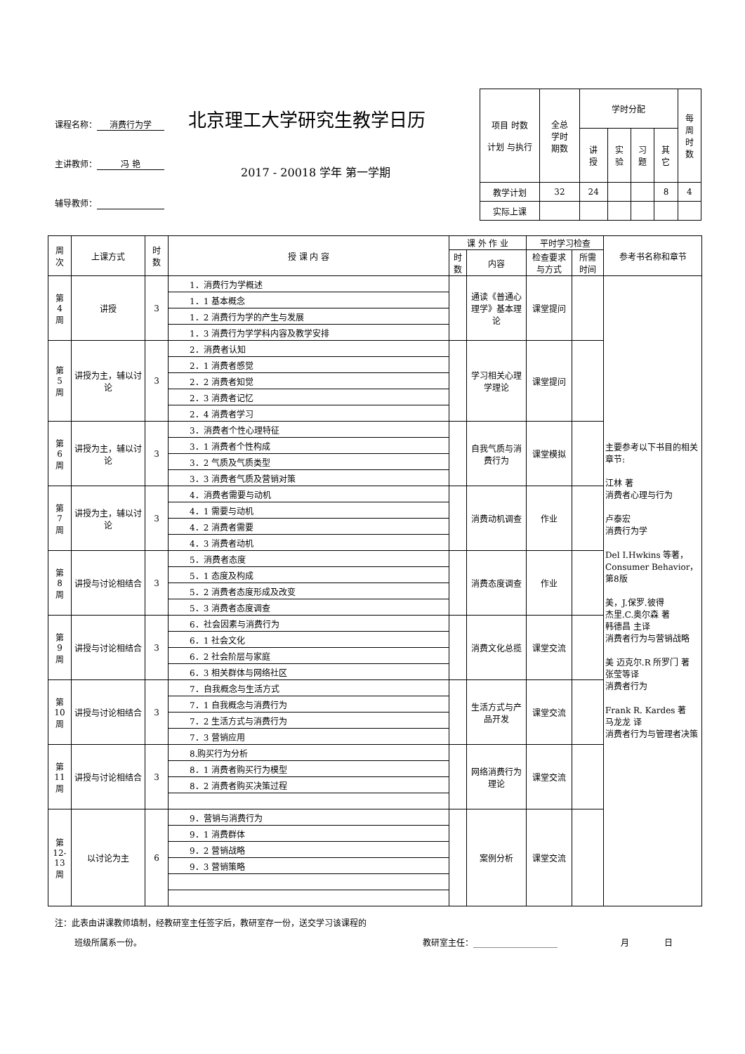课程名称： 消费行为学
主讲教师： 冯 艳
辅导教师：
北京理工大学研究生教学日历
2017 - 20018 学年 第一学期
| 项目 时数 计划 与执行 | 全总 学时 期数 | 学时分配 | | | | 每 周 时 数 |
| | | 讲 授 | 实 验 | 习 题 | 其 它 | |
| 教学计划 | 32 | 24 | | | 8 | 4 |
| 实际上课 | | | | | | |
| 周 次 | 上课方式 | 时 数 | 授 课 内 容 | 课 外 作 业 | | 平时学习检查 | | 参考书名称和章节 |
| --- | --- | --- | --- | --- | --- | --- | --- | --- |
| | | | | 时 数 | 内容 | 检查要求 与方式 | 所需 时间 | |
| 第 4 周 | 讲授 | 3 | 1．消费行为学概述 | | 通读《普通心理学》基本理论 | 课堂提问 | | 主要参考以下书目的相关章节: 江林 著 消费者心理与行为 卢泰宏 消费行为学 Del I.Hwkins 等著，Consumer Behavior，第8版 美，J.保罗.彼得 杰里.C.奥尔森 著 韩德昌 主译 消费者行为与营销战略 美 迈克尔.R 所罗门 著 张莹等译 消费者行为 Frank R. Kardes 著 马龙龙 译 消费者行为与管理者决策 |
| | | | 1．1 基本概念 | | | | | |
| | | | 1．2 消费行为学的产生与发展 | | | | | |
| | | | 1．3 消费行为学学科内容及教学安排 | | | | | |
| 第 5 周 | 讲授为主，辅以讨论 | 3 | 2．消费者认知 | | 学习相关心理学理论 | 课堂提问 | | |
| | | | 2．1 消费者感觉 | | | | | |
| | | | 2．2 消费者知觉 | | | | | |
| | | | 2．3 消费者记忆 | | | | | |
| | | | 2．4 消费者学习 | | | | | |
| 第 6 周 | 讲授为主，辅以讨论 | 3 | 3．消费者个性心理特征 | | 自我气质与消费行为 | 课堂模拟 | | |
| | | | 3．1 消费者个性构成 | | | | | |
| | | | 3．2 气质及气质类型 | | | | | |
| | | | 3．3 消费者气质及营销对策 | | | | | |
| 第 7 周 | 讲授为主，辅以讨论 | 3 | 4．消费者需要与动机 | | 消费动机调查 | 作业 | | |
| | | | 4．1 需要与动机 | | | | | |
| | | | 4．2 消费者需要 | | | | | |
| | | | 4．3 消费者动机 | | | | | |
| 第 8 周 | 讲授与讨论相结合 | 3 | 5．消费者态度 | | 消费态度调查 | 作业 | | |
| | | | 5．1 态度及构成 | | | | | |
| | | | 5．2 消费者态度形成及改变 | | | | | |
| | | | 5．3 消费者态度调查 | | | | | |
| 第 9 周 | 讲授与讨论相结合 | 3 | 6．社会因素与消费行为 | | 消费文化总揽 | 课堂交流 | | |
| | | | 6．1 社会文化 | | | | | |
| | | | 6．2 社会阶层与家庭 | | | | | |
| | | | 6．3 相关群体与网络社区 | | | | | |
| 第 10 周 | 讲授与讨论相结合 | 3 | 7．自我概念与生活方式 | | 生活方式与产品开发 | 课堂交流 | | |
| | | | 7．1 自我概念与消费行为 | | | | | |
| | | | 7．2 生活方式与消费行为 | | | | | |
| | | | 7．3 营销应用 | | | | | |
| 第 11 周 | 讲授与讨论相结合 | 3 | 8.购买行为分析 | | 网络消费行为理论 | 课堂交流 | | |
| | | | 8．1 消费者购买行为模型 | | | | | |
| | | | 8．2 消费者购买决策过程 | | | | | |
| 第 12- 13 周 | 以讨论为主 | 6 | 9．营销与消费行为 | | 案例分析 | 课堂交流 | | |
| | | | 9．1 消费群体 | | | | | |
| | | | 9．2 营销战略 | | | | | |
| | | | 9．3 营销策略 | | | | | |
注：此表由讲课教师填制，经教研室主任签字后，教研室存一份，送交学习该课程的
班级所属系一份。 教研室主任：____________________ 月 日